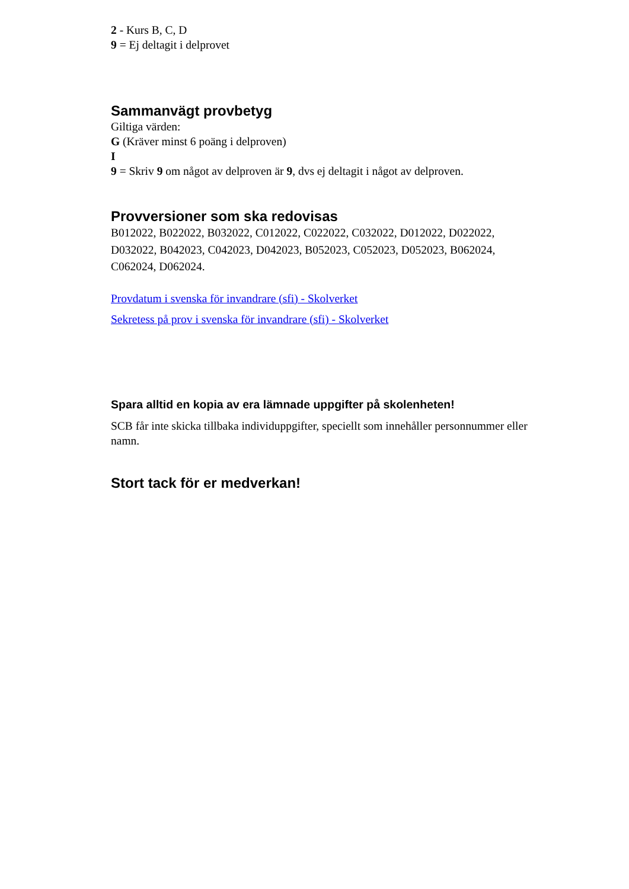2 - Kurs B, C, D
9 = Ej deltagit i delprovet
Sammanvägt provbetyg
Giltiga värden:
G (Kräver minst 6 poäng i delproven)
I
9 = Skriv 9 om något av delproven är 9, dvs ej deltagit i något av delproven.
Provversioner som ska redovisas
B012022, B022022, B032022, C012022, C022022, C032022, D012022, D022022, D032022, B042023, C042023, D042023, B052023, C052023, D052023, B062024, C062024, D062024.
Provdatum i svenska för invandrare (sfi) - Skolverket
Sekretess på prov i svenska för invandrare (sfi) - Skolverket
Spara alltid en kopia av era lämnade uppgifter på skolenheten!
SCB får inte skicka tillbaka individuppgifter, speciellt som innehåller personnummer eller namn.
Stort tack för er medverkan!